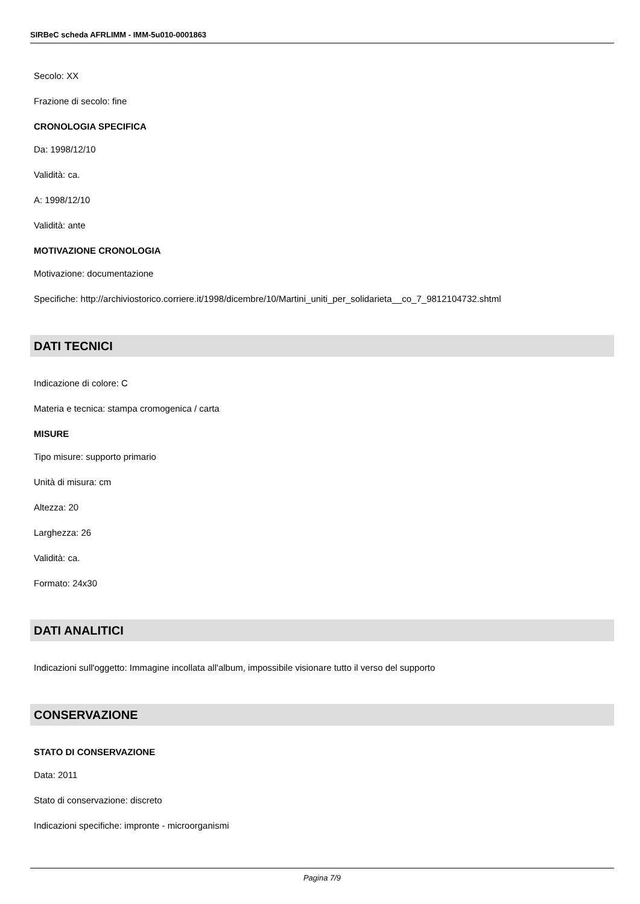SIRBeC scheda AFRLIMM - IMM-5u010-0001863
Secolo: XX
Frazione di secolo: fine
CRONOLOGIA SPECIFICA
Da: 1998/12/10
Validità: ca.
A: 1998/12/10
Validità: ante
MOTIVAZIONE CRONOLOGIA
Motivazione: documentazione
Specifiche: http://archiviostorico.corriere.it/1998/dicembre/10/Martini_uniti_per_solidarieta__co_7_9812104732.shtml
DATI TECNICI
Indicazione di colore: C
Materia e tecnica: stampa cromogenica / carta
MISURE
Tipo misure: supporto primario
Unità di misura: cm
Altezza: 20
Larghezza: 26
Validità: ca.
Formato: 24x30
DATI ANALITICI
Indicazioni sull'oggetto: Immagine incollata all'album, impossibile visionare tutto il verso del supporto
CONSERVAZIONE
STATO DI CONSERVAZIONE
Data: 2011
Stato di conservazione: discreto
Indicazioni specifiche: impronte - microorganismi
Pagina 7/9